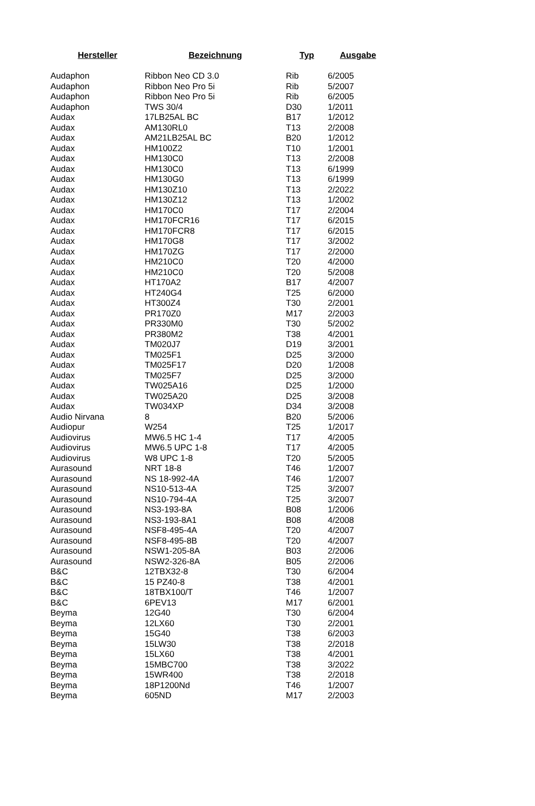| Hersteller | Bezeichnung | Typ | Ausgabe |
| --- | --- | --- | --- |
| Audaphon | Ribbon Neo CD 3.0 | Rib | 6/2005 |
| Audaphon | Ribbon Neo Pro 5i | Rib | 5/2007 |
| Audaphon | Ribbon Neo Pro 5i | Rib | 6/2005 |
| Audaphon | TWS 30/4 | D30 | 1/2011 |
| Audax | 17LB25AL BC | B17 | 1/2012 |
| Audax | AM130RL0 | T13 | 2/2008 |
| Audax | AM21LB25AL BC | B20 | 1/2012 |
| Audax | HM100Z2 | T10 | 1/2001 |
| Audax | HM130C0 | T13 | 2/2008 |
| Audax | HM130C0 | T13 | 6/1999 |
| Audax | HM130G0 | T13 | 6/1999 |
| Audax | HM130Z10 | T13 | 2/2022 |
| Audax | HM130Z12 | T13 | 1/2002 |
| Audax | HM170C0 | T17 | 2/2004 |
| Audax | HM170FCR16 | T17 | 6/2015 |
| Audax | HM170FCR8 | T17 | 6/2015 |
| Audax | HM170G8 | T17 | 3/2002 |
| Audax | HM170ZG | T17 | 2/2000 |
| Audax | HM210C0 | T20 | 4/2000 |
| Audax | HM210C0 | T20 | 5/2008 |
| Audax | HT170A2 | B17 | 4/2007 |
| Audax | HT240G4 | T25 | 6/2000 |
| Audax | HT300Z4 | T30 | 2/2001 |
| Audax | PR170Z0 | M17 | 2/2003 |
| Audax | PR330M0 | T30 | 5/2002 |
| Audax | PR380M2 | T38 | 4/2001 |
| Audax | TM020J7 | D19 | 3/2001 |
| Audax | TM025F1 | D25 | 3/2000 |
| Audax | TM025F17 | D20 | 1/2008 |
| Audax | TM025F7 | D25 | 3/2000 |
| Audax | TW025A16 | D25 | 1/2000 |
| Audax | TW025A20 | D25 | 3/2008 |
| Audax | TW034XP | D34 | 3/2008 |
| Audio Nirvana | 8 | B20 | 5/2006 |
| Audiopur | W254 | T25 | 1/2017 |
| Audiovirus | MW6.5 HC 1-4 | T17 | 4/2005 |
| Audiovirus | MW6.5 UPC 1-8 | T17 | 4/2005 |
| Audiovirus | W8 UPC 1-8 | T20 | 5/2005 |
| Aurasound | NRT 18-8 | T46 | 1/2007 |
| Aurasound | NS 18-992-4A | T46 | 1/2007 |
| Aurasound | NS10-513-4A | T25 | 3/2007 |
| Aurasound | NS10-794-4A | T25 | 3/2007 |
| Aurasound | NS3-193-8A | B08 | 1/2006 |
| Aurasound | NS3-193-8A1 | B08 | 4/2008 |
| Aurasound | NSF8-495-4A | T20 | 4/2007 |
| Aurasound | NSF8-495-8B | T20 | 4/2007 |
| Aurasound | NSW1-205-8A | B03 | 2/2006 |
| Aurasound | NSW2-326-8A | B05 | 2/2006 |
| B&C | 12TBX32-8 | T30 | 6/2004 |
| B&C | 15 PZ40-8 | T38 | 4/2001 |
| B&C | 18TBX100/T | T46 | 1/2007 |
| B&C | 6PEV13 | M17 | 6/2001 |
| Beyma | 12G40 | T30 | 6/2004 |
| Beyma | 12LX60 | T30 | 2/2001 |
| Beyma | 15G40 | T38 | 6/2003 |
| Beyma | 15LW30 | T38 | 2/2018 |
| Beyma | 15LX60 | T38 | 4/2001 |
| Beyma | 15MBC700 | T38 | 3/2022 |
| Beyma | 15WR400 | T38 | 2/2018 |
| Beyma | 18P1200Nd | T46 | 1/2007 |
| Beyma | 605ND | M17 | 2/2003 |